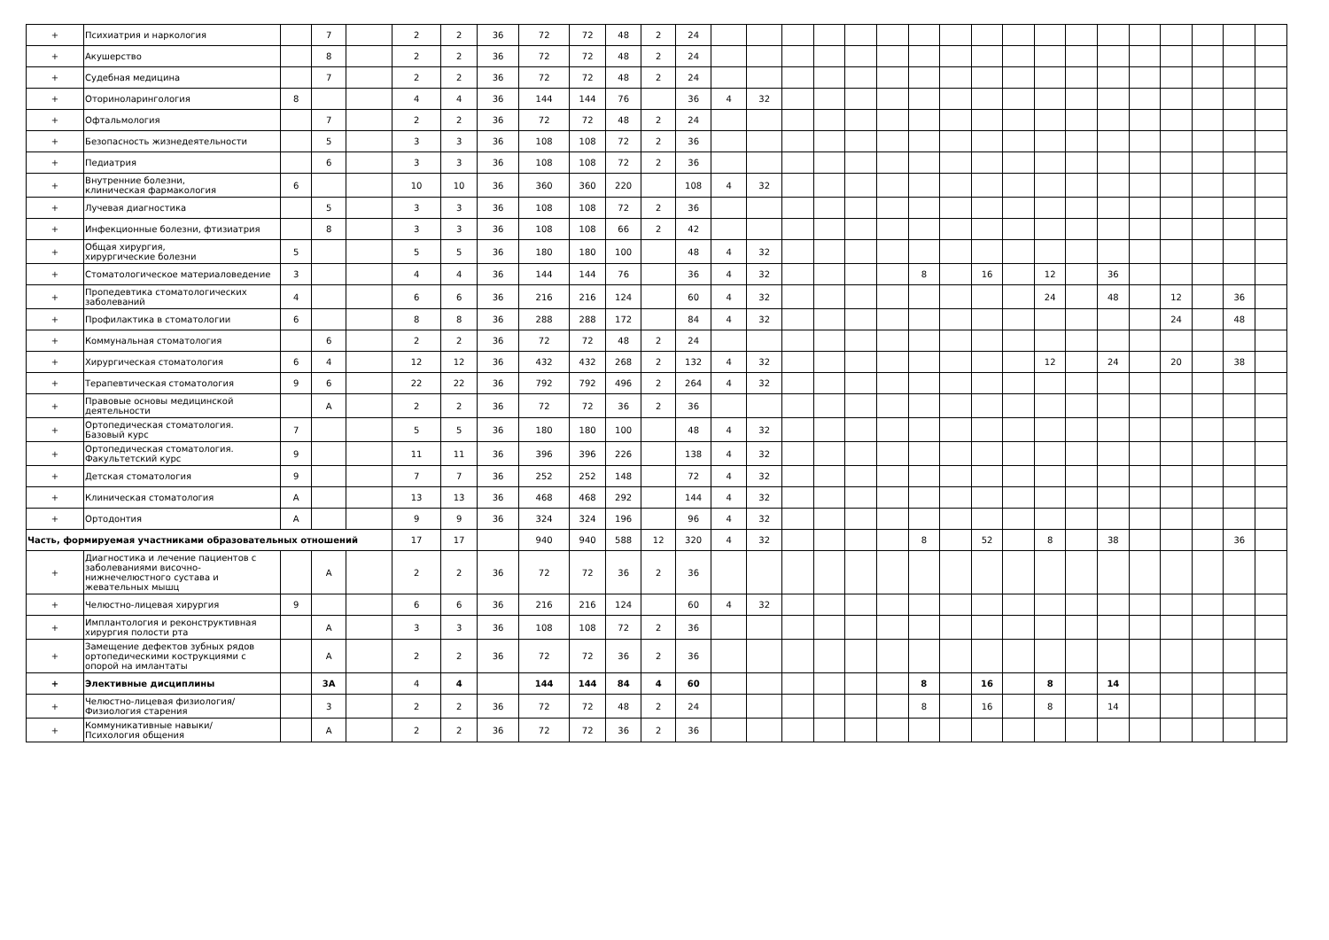| + | Психиатрия и наркология | | 7 | | 2 | 2 | 36 | 72 | 72 | 48 | 2 | 24 | | | | | | | | | | | | | | | | | | |
| + | Акушерство | | 8 | | 2 | 2 | 36 | 72 | 72 | 48 | 2 | 24 | | | | | | | | | | | | | | | | | | |
| + | Судебная медицина | | 7 | | 2 | 2 | 36 | 72 | 72 | 48 | 2 | 24 | | | | | | | | | | | | | | | | | | |
| + | Оториноларингология | 8 | | | 4 | 4 | 36 | 144 | 144 | 76 | | 36 | 4 | 32 | | | | | | | | | | | | | | | | |
| + | Офтальмология | | 7 | | 2 | 2 | 36 | 72 | 72 | 48 | 2 | 24 | | | | | | | | | | | | | | | | | | |
| + | Безопасность жизнедеятельности | | 5 | | 3 | 3 | 36 | 108 | 108 | 72 | 2 | 36 | | | | | | | | | | | | | | | | | | |
| + | Педиатрия | | 6 | | 3 | 3 | 36 | 108 | 108 | 72 | 2 | 36 | | | | | | | | | | | | | | | | | | |
| + | Внутренние болезни, клиническая фармакология | 6 | | | 10 | 10 | 36 | 360 | 360 | 220 | | 108 | 4 | 32 | | | | | | | | | | | | | | | | |
| + | Лучевая диагностика | | 5 | | 3 | 3 | 36 | 108 | 108 | 72 | 2 | 36 | | | | | | | | | | | | | | | | | | |
| + | Инфекционные болезни, фтизиатрия | | 8 | | 3 | 3 | 36 | 108 | 108 | 66 | 2 | 42 | | | | | | | | | | | | | | | | | | |
| + | Общая хирургия, хирургические болезни | 5 | | | 5 | 5 | 36 | 180 | 180 | 100 | | 48 | 4 | 32 | | | | | | | | | | | | | | | | |
| + | Стоматологическое материаловедение | 3 | | | 4 | 4 | 36 | 144 | 144 | 76 | | 36 | 4 | 32 | | | | | 8 | | 16 | | 12 | | 36 | | | | | |
| + | Пропедевтика стоматологических заболеваний | 4 | | | 6 | 6 | 36 | 216 | 216 | 124 | | 60 | 4 | 32 | | | | | | | | | 24 | | 48 | | 12 | | 36 | |
| + | Профилактика в стоматологии | 6 | | | 8 | 8 | 36 | 288 | 288 | 172 | | 84 | 4 | 32 | | | | | | | | | | | | | 24 | | 48 | |
| + | Коммунальная стоматология | | 6 | | 2 | 2 | 36 | 72 | 72 | 48 | 2 | 24 | | | | | | | | | | | | | | | | | | |
| + | Хирургическая стоматология | 6 | 4 | | 12 | 12 | 36 | 432 | 432 | 268 | 2 | 132 | 4 | 32 | | | | | | | | | 12 | | 24 | | 20 | | 38 | |
| + | Терапевтическая стоматология | 9 | 6 | | 22 | 22 | 36 | 792 | 792 | 496 | 2 | 264 | 4 | 32 | | | | | | | | | | | | | | | | |
| + | Правовые основы медицинской деятельности | | А | | 2 | 2 | 36 | 72 | 72 | 36 | 2 | 36 | | | | | | | | | | | | | | | | | | |
| + | Ортопедическая стоматология. Базовый курс | 7 | | | 5 | 5 | 36 | 180 | 180 | 100 | | 48 | 4 | 32 | | | | | | | | | | | | | | | | |
| + | Ортопедическая стоматология. Факультетский курс | 9 | | | 11 | 11 | 36 | 396 | 396 | 226 | | 138 | 4 | 32 | | | | | | | | | | | | | | | | |
| + | Детская стоматология | 9 | | | 7 | 7 | 36 | 252 | 252 | 148 | | 72 | 4 | 32 | | | | | | | | | | | | | | | | |
| + | Клиническая стоматология | А | | | 13 | 13 | 36 | 468 | 468 | 292 | | 144 | 4 | 32 | | | | | | | | | | | | | | | | |
| + | Ортодонтия | А | | | 9 | 9 | 36 | 324 | 324 | 196 | | 96 | 4 | 32 | | | | | | | | | | | | | | | | |
| Часть, формируемая участниками образовательных отношений | | | | | 17 | 17 | | 940 | 940 | 588 | 12 | 320 | 4 | 32 | | | | | 8 | | 52 | | 8 | | 38 | | | | 36 | |
| + | Диагностика и лечение пациентов с заболеваниями височно-нижнечелюстного сустава и жевательных мышц | | А | | 2 | 2 | 36 | 72 | 72 | 36 | 2 | 36 | | | | | | | | | | | | | | | | | | |
| + | Челюстно-лицевая хирургия | 9 | | | 6 | 6 | 36 | 216 | 216 | 124 | | 60 | 4 | 32 | | | | | | | | | | | | | | | | |
| + | Имплантология и реконструктивная хирургия полости рта | | А | | 3 | 3 | 36 | 108 | 108 | 72 | 2 | 36 | | | | | | | | | | | | | | | | | | |
| + | Замещение дефектов зубных рядов ортопедическими кострукциями с опорой на имлантаты | | А | | 2 | 2 | 36 | 72 | 72 | 36 | 2 | 36 | | | | | | | | | | | | | | | | | | |
| + | Элективные дисциплины | | 3А | | 4 | 4 | | 144 | 144 | 84 | 4 | 60 | | | | | | | 8 | | 16 | | 8 | | 14 | | | | | |
| + | Челюстно-лицевая физиология/ Физиология старения | | 3 | | 2 | 2 | 36 | 72 | 72 | 48 | 2 | 24 | | | | | | | 8 | | 16 | | 8 | | 14 | | | | | |
| + | Коммуникативные навыки/ Психология общения | | А | | 2 | 2 | 36 | 72 | 72 | 36 | 2 | 36 | | | | | | | | | | | | | | | | | | |